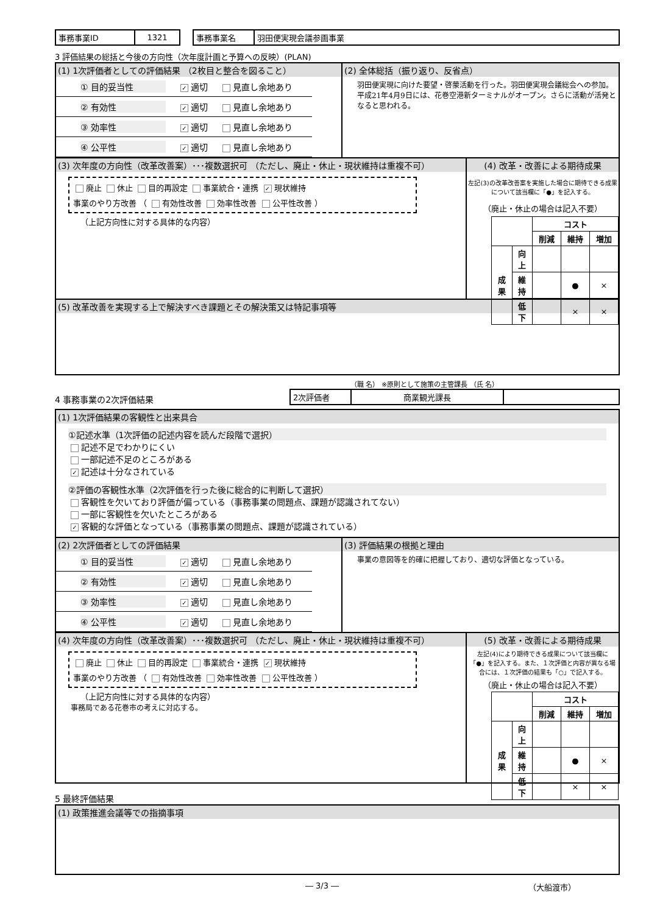| 事務事業ID | 1321 |
| 事務事業名 | 羽田便実現会議参画事業 |
3 評価結果の総括と今後の方向性（次年度計画と予算への反映）(PLAN)
(1) 1次評価者としての評価結果 （2枚目と整合を図ること）
① 目的妥当性 ✓ 適切 見直し余地あり
② 有効性 ✓ 適切 見直し余地あり
③ 効率性 ✓ 適切 見直し余地あり
④ 公平性 ✓ 適切 見直し余地あり
(2) 全体総括（振り返り、反省点）
羽田便実現に向けた要望・啓蒙活動を行った。羽田便実現会議総会への参加。平成21年4月9日には、花巻空港新ターミナルがオープン。さらに活動が活発となると思われる。
(3) 次年度の方向性（改革改善案）･･･複数選択可 （ただし、廃止・休止・現状維持は重複不可）
廃止 休止 目的再設定 事業統合・連携 ✓ 現状維持
事業のやり方改善 （ 有効性改善 効率性改善 公平性改善 ）
（上記方向性に対する具体的な内容）
(4) 改革・改善による期待成果
左記(3)の改革改善案を実施した場合に期待できる成果について該当欄に「●」を記入する。
（廃止・休止の場合は記入不要）
| | | コスト | | |
| | | 削減 | 維持 | 増加 |
| 成果 | 向上 | | | |
| | 維持 | | ● | × |
| | 低下 | | × | × |
(5) 改革改善を実現する上で解決すべき課題とその解決策又は特記事項等
4 事務事業の2次評価結果
（職 名） ※原則として施策の主管課長 （氏 名）
| 2次評価者 | 商業観光課長 | |
(1) 1次評価結果の客観性と出来具合
①記述水準（1次評価の記述内容を読んだ段階で選択）
記述不足でわかりにくい
一部記述不足のところがある
✓ 記述は十分なされている
②評価の客観性水準（2次評価を行った後に総合的に判断して選択）
客観性を欠いており評価が偏っている（事務事業の問題点、課題が認識されてない）
一部に客観性を欠いたところがある
✓ 客観的な評価となっている（事務事業の問題点、課題が認識されている）
(2) 2次評価者としての評価結果
① 目的妥当性 ✓ 適切 見直し余地あり
② 有効性 ✓ 適切 見直し余地あり
③ 効率性 ✓ 適切 見直し余地あり
④ 公平性 ✓ 適切 見直し余地あり
(3) 評価結果の根拠と理由
事業の意図等を的確に把握しており、適切な評価となっている。
(4) 次年度の方向性（改革改善案）･･･複数選択可 （ただし、廃止・休止・現状維持は重複不可）
廃止 休止 目的再設定 事業統合・連携 ✓ 現状維持
事業のやり方改善 （ 有効性改善 効率性改善 公平性改善 ）
（上記方向性に対する具体的な内容）
事務局である花巻市の考えに対応する。
(5) 改革・改善による期待成果
左記(4)により期待できる成果について該当欄に「●」を記入する。また、１次評価と内容が異なる場合には、１次評価の結果も「○」で記入する。
（廃止・休止の場合は記入不要）
| | | コスト | | |
| | | 削減 | 維持 | 増加 |
| 成果 | 向上 | | | |
| | 維持 | | ● | × |
| | 低下 | | × | × |
5 最終評価結果
(1) 政策推進会議等での指摘事項
― 3/3 ― （大船渡市）